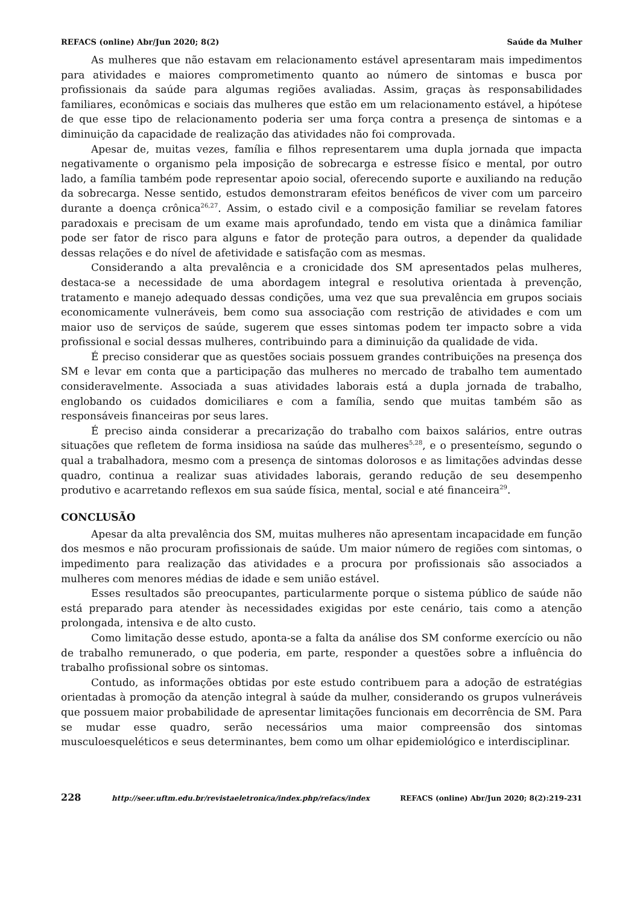REFACS (online) Abr/Jun 2020; 8(2) Saúde da Mulher
As mulheres que não estavam em relacionamento estável apresentaram mais impedimentos para atividades e maiores comprometimento quanto ao número de sintomas e busca por profissionais da saúde para algumas regiões avaliadas. Assim, graças às responsabilidades familiares, econômicas e sociais das mulheres que estão em um relacionamento estável, a hipótese de que esse tipo de relacionamento poderia ser uma força contra a presença de sintomas e a diminuição da capacidade de realização das atividades não foi comprovada.
Apesar de, muitas vezes, família e filhos representarem uma dupla jornada que impacta negativamente o organismo pela imposição de sobrecarga e estresse físico e mental, por outro lado, a família também pode representar apoio social, oferecendo suporte e auxiliando na redução da sobrecarga. Nesse sentido, estudos demonstraram efeitos benéficos de viver com um parceiro durante a doença crônica<sup>26,27</sup>. Assim, o estado civil e a composição familiar se revelam fatores paradoxais e precisam de um exame mais aprofundado, tendo em vista que a dinâmica familiar pode ser fator de risco para alguns e fator de proteção para outros, a depender da qualidade dessas relações e do nível de afetividade e satisfação com as mesmas.
Considerando a alta prevalência e a cronicidade dos SM apresentados pelas mulheres, destaca-se a necessidade de uma abordagem integral e resolutiva orientada à prevenção, tratamento e manejo adequado dessas condições, uma vez que sua prevalência em grupos sociais economicamente vulneráveis, bem como sua associação com restrição de atividades e com um maior uso de serviços de saúde, sugerem que esses sintomas podem ter impacto sobre a vida profissional e social dessas mulheres, contribuindo para a diminuição da qualidade de vida.
É preciso considerar que as questões sociais possuem grandes contribuições na presença dos SM e levar em conta que a participação das mulheres no mercado de trabalho tem aumentado consideravelmente. Associada a suas atividades laborais está a dupla jornada de trabalho, englobando os cuidados domiciliares e com a família, sendo que muitas também são as responsáveis financeiras por seus lares.
É preciso ainda considerar a precarização do trabalho com baixos salários, entre outras situações que refletem de forma insidiosa na saúde das mulheres<sup>5,28</sup>, e o presenteísmo, segundo o qual a trabalhadora, mesmo com a presença de sintomas dolorosos e as limitações advindas desse quadro, continua a realizar suas atividades laborais, gerando redução de seu desempenho produtivo e acarretando reflexos em sua saúde física, mental, social e até financeira<sup>29</sup>.
CONCLUSÃO
Apesar da alta prevalência dos SM, muitas mulheres não apresentam incapacidade em função dos mesmos e não procuram profissionais de saúde. Um maior número de regiões com sintomas, o impedimento para realização das atividades e a procura por profissionais são associados a mulheres com menores médias de idade e sem união estável.
Esses resultados são preocupantes, particularmente porque o sistema público de saúde não está preparado para atender às necessidades exigidas por este cenário, tais como a atenção prolongada, intensiva e de alto custo.
Como limitação desse estudo, aponta-se a falta da análise dos SM conforme exercício ou não de trabalho remunerado, o que poderia, em parte, responder a questões sobre a influência do trabalho profissional sobre os sintomas.
Contudo, as informações obtidas por este estudo contribuem para a adoção de estratégias orientadas à promoção da atenção integral à saúde da mulher, considerando os grupos vulneráveis que possuem maior probabilidade de apresentar limitações funcionais em decorrência de SM. Para se mudar esse quadro, serão necessários uma maior compreensão dos sintomas musculoesqueléticos e seus determinantes, bem como um olhar epidemiológico e interdisciplinar.
228 http://seer.uftm.edu.br/revistaeletronica/index.php/refacs/index REFACS (online) Abr/Jun 2020; 8(2):219-231